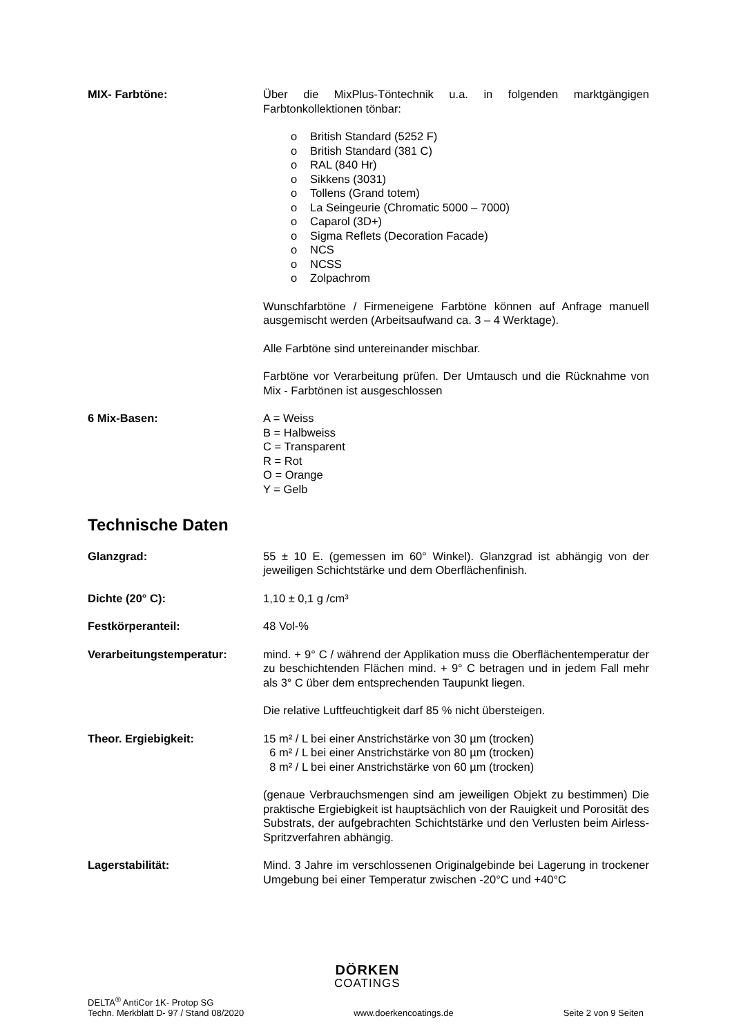MIX- Farbtöne: Über die MixPlus-Töntechnik u.a. in folgenden marktgängigen Farbtonkollektionen tönbar:
o British Standard (5252 F)
o British Standard (381 C)
o RAL (840 Hr)
o Sikkens (3031)
o Tollens (Grand totem)
o La Seingeurie (Chromatic 5000 – 7000)
o Caparol (3D+)
o Sigma Reflets (Decoration Facade)
o NCS
o NCSS
o Zolpachrom
Wunschfarbtöne / Firmeneigene Farbtöne können auf Anfrage manuell ausgemischt werden (Arbeitsaufwand ca. 3 – 4 Werktage).
Alle Farbtöne sind untereinander mischbar.
Farbtöne vor Verarbeitung prüfen. Der Umtausch und die Rücknahme von Mix - Farbtönen ist ausgeschlossen
6 Mix-Basen: A = Weiss
B = Halbweiss
C = Transparent
R = Rot
O = Orange
Y = Gelb
Technische Daten
Glanzgrad: 55 ± 10 E. (gemessen im 60° Winkel). Glanzgrad ist abhängig von der jeweiligen Schichtstärke und dem Oberflächenfinish.
Dichte (20° C): 1,10 ± 0,1 g /cm³
Festkörperanteil: 48 Vol-%
Verarbeitungstemperatur: mind. + 9° C / während der Applikation muss die Oberflächentemperatur der zu beschichtenden Flächen mind. + 9° C betragen und in jedem Fall mehr als 3° C über dem entsprechenden Taupunkt liegen.
Die relative Luftfeuchtigkeit darf 85 % nicht übersteigen.
Theor. Ergiebigkeit: 15 m² / L bei einer Anstrichstärke von 30 µm (trocken)
6 m² / L bei einer Anstrichstärke von 80 µm (trocken)
8 m² / L bei einer Anstrichstärke von 60 µm (trocken)
(genaue Verbrauchsmengen sind am jeweiligen Objekt zu bestimmen) Die praktische Ergiebigkeit ist hauptsächlich von der Rauigkeit und Porosität des Substrats, der aufgebrachten Schichtstärke und den Verlusten beim Airless-Spritzverfahren abhängig.
Lagerstabilität: Mind. 3 Jahre im verschlossenen Originalgebinde bei Lagerung in trockener Umgebung bei einer Temperatur zwischen -20°C und +40°C
DÖRKEN
COATINGS
DELTA<sup>®</sup> AntiCor 1K- Protop SG
Techn. Merkblatt D- 97 / Stand 08/2020
www.doerkencoatings.de
Seite 2 von 9 Seiten